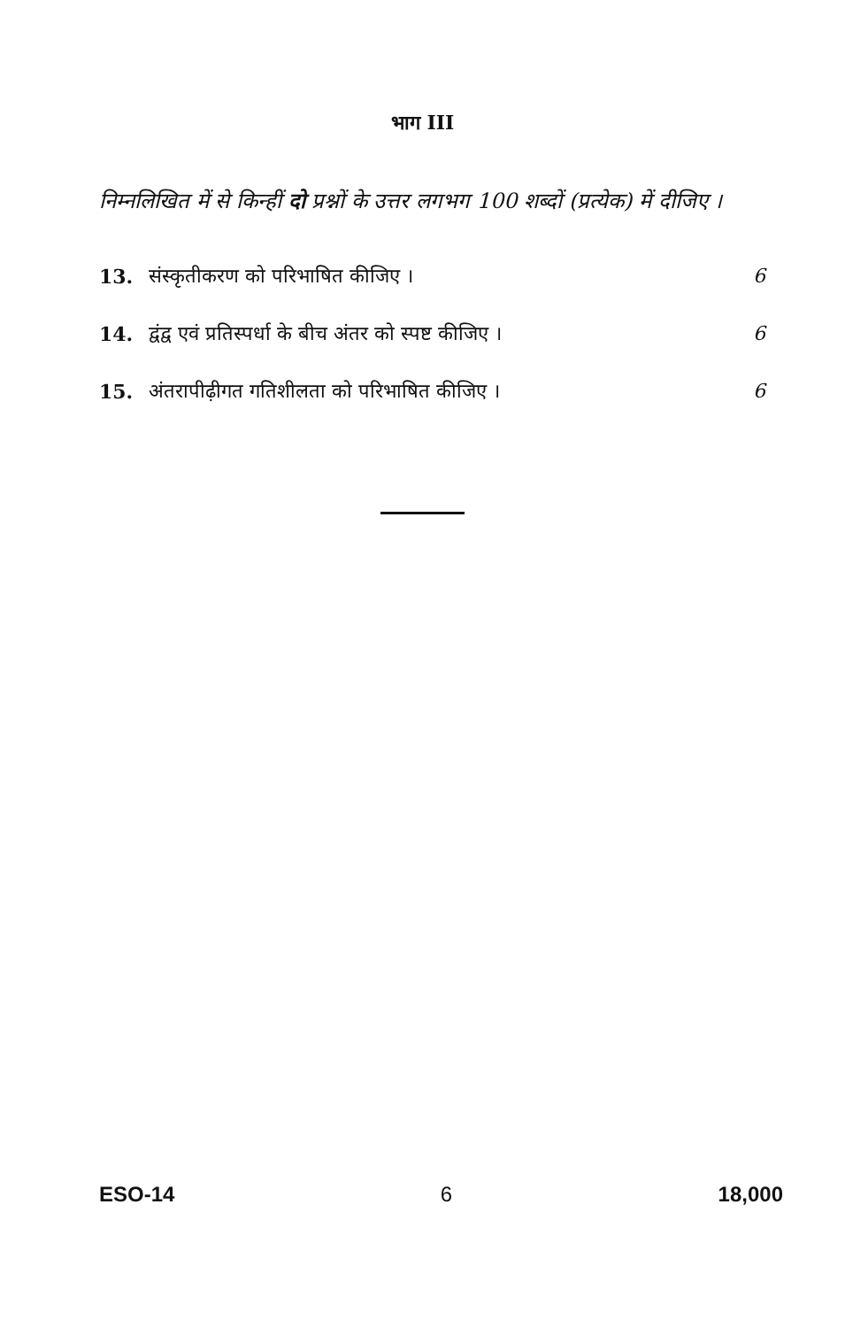भाग III
निम्नलिखित में से किन्हीं दो प्रश्नों के उत्तर लगभग 100 शब्दों (प्रत्येक) में दीजिए ।
13. संस्कृतीकरण को परिभाषित कीजिए । 6
14. द्वंद्व एवं प्रतिस्पर्धा के बीच अंतर को स्पष्ट कीजिए । 6
15. अंतरापीढ़ीगत गतिशीलता को परिभाषित कीजिए । 6
ESO-14 6 18,000